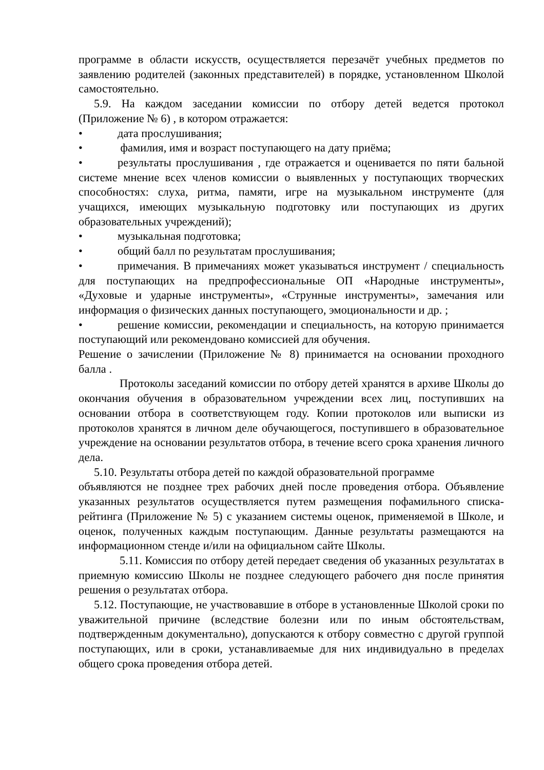программе в области искусств, осуществляется перезачёт учебных предметов по заявлению родителей (законных представителей) в порядке, установленном Школой самостоятельно.
5.9. На каждом заседании комиссии по отбору детей ведется протокол (Приложение № 6) , в котором отражается:
• дата прослушивания;
• фамилия, имя и возраст поступающего на дату приёма;
• результаты прослушивания , где отражается и оценивается по пяти бальной системе мнение всех членов комиссии о выявленных у поступающих творческих способностях: слуха, ритма, памяти, игре на музыкальном инструменте (для учащихся, имеющих музыкальную подготовку или поступающих из других образовательных учреждений);
• музыкальная подготовка;
• общий балл по результатам прослушивания;
• примечания. В примечаниях может указываться инструмент / специальность для поступающих на предпрофессиональные ОП «Народные инструменты», «Духовые и ударные инструменты», «Струнные инструменты», замечания или информация о физических данных поступающего, эмоциональности и др. ;
• решение комиссии, рекомендации и специальность, на которую принимается поступающий или рекомендовано комиссией для обучения.
Решение о зачислении (Приложение № 8) принимается на основании проходного балла .
Протоколы заседаний комиссии по отбору детей хранятся в архиве Школы до окончания обучения в образовательном учреждении всех лиц, поступивших на основании отбора в соответствующем году. Копии протоколов или выписки из протоколов хранятся в личном деле обучающегося, поступившего в образовательное учреждение на основании результатов отбора, в течение всего срока хранения личного дела.
5.10. Результаты отбора детей по каждой образовательной программе
объявляются не позднее трех рабочих дней после проведения отбора. Объявление указанных результатов осуществляется путем размещения пофамильного списка-рейтинга (Приложение № 5) с указанием системы оценок, применяемой в Школе, и оценок, полученных каждым поступающим. Данные результаты размещаются на информационном стенде и/или на официальном сайте Школы.
5.11. Комиссия по отбору детей передает сведения об указанных результатах в приемную комиссию Школы не позднее следующего рабочего дня после принятия решения о результатах отбора.
5.12. Поступающие, не участвовавшие в отборе в установленные Школой сроки по уважительной причине (вследствие болезни или по иным обстоятельствам, подтвержденным документально), допускаются к отбору совместно с другой группой поступающих, или в сроки, устанавливаемые для них индивидуально в пределах общего срока проведения отбора детей.